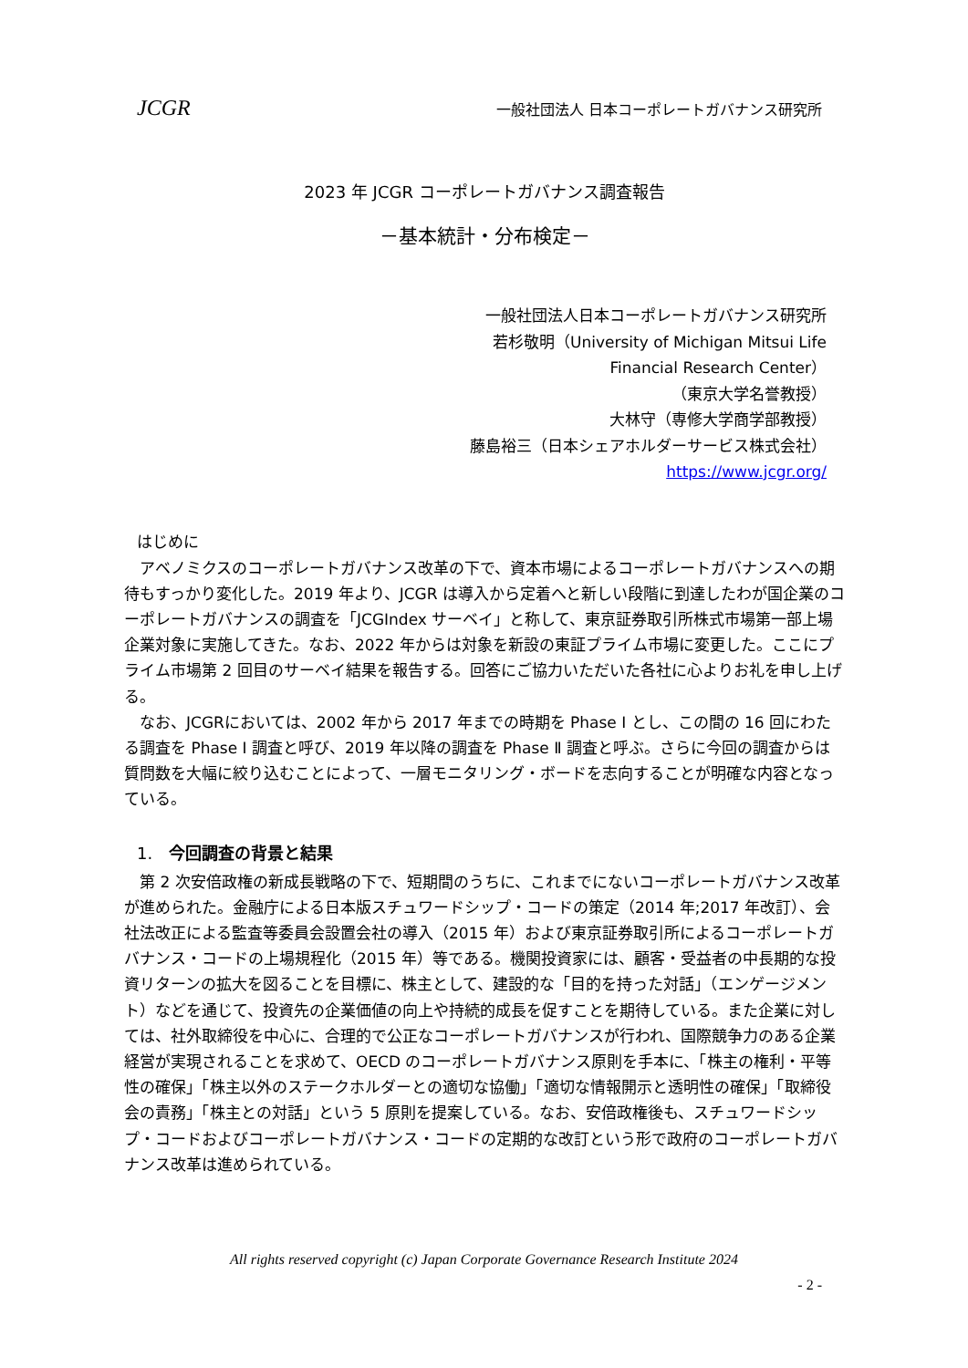JCGR 一般社団法人 日本コーポレートガバナンス研究所
2023 年 JCGR コーポレートガバナンス調査報告
－基本統計・分布検定－
一般社団法人日本コーポレートガバナンス研究所
若杉敬明（University of Michigan Mitsui Life
Financial Research Center）
（東京大学名誉教授）
大林守（専修大学商学部教授）
藤島裕三（日本シェアホルダーサービス株式会社）
https://www.jcgr.org/
はじめに
　アベノミクスのコーポレートガバナンス改革の下で、資本市場によるコーポレートガバナンスへの期待もすっかり変化した。2019 年より、JCGR は導入から定着へと新しい段階に到達したわが国企業のコーポレートガバナンスの調査を「JCGIndex サーベイ」と称して、東京証券取引所株式市場第一部上場企業対象に実施してきた。なお、2022 年からは対象を新設の東証プライム市場に変更した。ここにプライム市場第 2 回目のサーベイ結果を報告する。回答にご協力いただいた各社に心よりお礼を申し上げる。
　なお、JCGRにおいては、2002 年から 2017 年までの時期を Phase Ⅰ とし、この間の 16 回にわたる調査を Phase Ⅰ 調査と呼び、2019 年以降の調査を Phase Ⅱ 調査と呼ぶ。さらに今回の調査からは質問数を大幅に絞り込むことによって、一層モニタリング・ボードを志向することが明確な内容となっている。
1.　今回調査の背景と結果
　第 2 次安倍政権の新成長戦略の下で、短期間のうちに、これまでにないコーポレートガバナンス改革が進められた。金融庁による日本版スチュワードシップ・コードの策定（2014 年;2017 年改訂）、会社法改正による監査等委員会設置会社の導入（2015 年）および東京証券取引所によるコーポレートガバナンス・コードの上場規程化（2015 年）等である。機関投資家には、顧客・受益者の中長期的な投資リターンの拡大を図ることを目標に、株主として、建設的な「目的を持った対話」（エンゲージメント）などを通じて、投資先の企業価値の向上や持続的成長を促すことを期待している。また企業に対しては、社外取締役を中心に、合理的で公正なコーポレートガバナンスが行われ、国際競争力のある企業経営が実現されることを求めて、OECD のコーポレートガバナンス原則を手本に、「株主の権利・平等性の確保」「株主以外のステークホルダーとの適切な協働」「適切な情報開示と透明性の確保」「取締役会の責務」「株主との対話」という 5 原則を提案している。なお、安倍政権後も、スチュワードシップ・コードおよびコーポレートガバナンス・コードの定期的な改訂という形で政府のコーポレートガバナンス改革は進められている。
All rights reserved copyright (c) Japan Corporate Governance Research Institute 2024
- 2 -